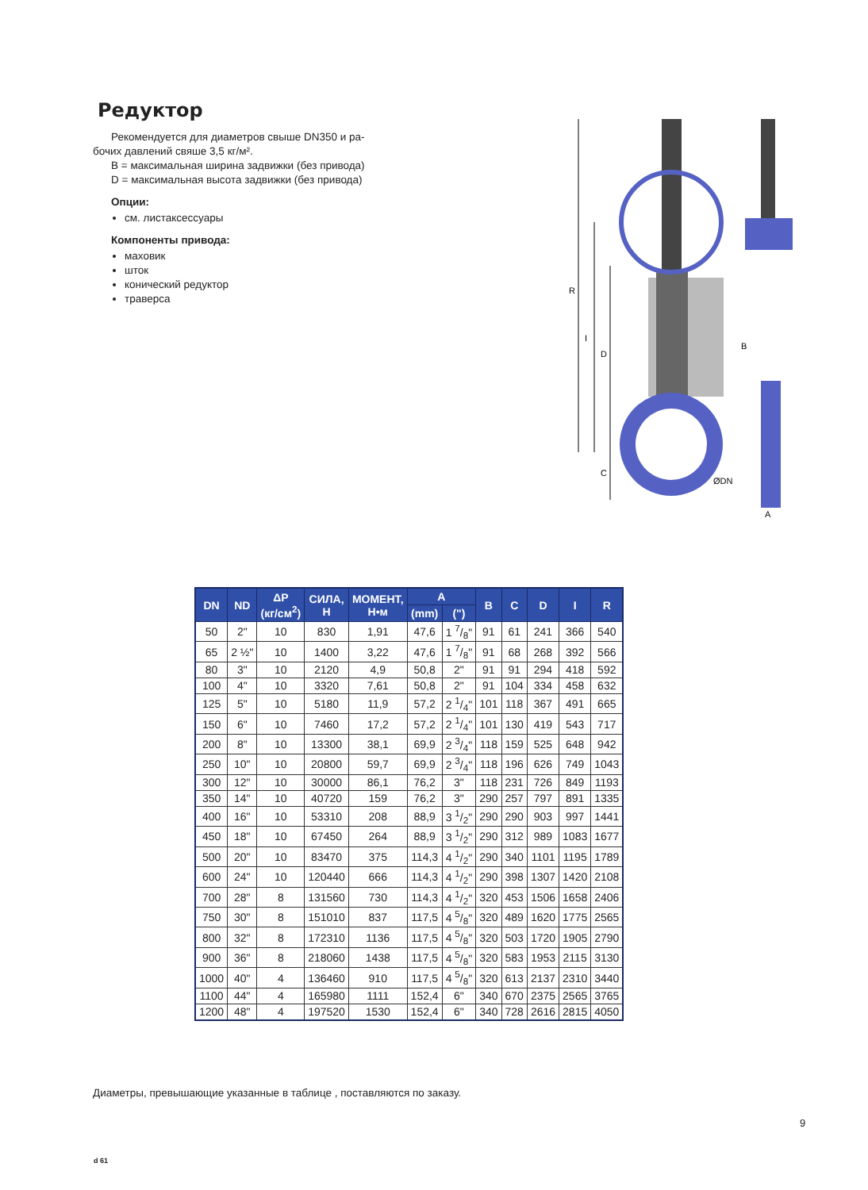Редуктор
Рекомендуется для диаметров свыше DN350 и ра-
бочих давлений свяше 3,5 кг/м².
B = максимальная ширина задвижки (без привода)
D = максимальная высота задвижки (без привода)
Опции:
см. листаксессуары
Компоненты привода:
маховик
шток
конический редуктор
траверса
R
I
D
C
ØDN
B
A
| DN | ND | ΔP (кг/см<sup>2</sup>) | СИЛА, Н | МОМЕНТ, Н•м | A | | B | C | D | I | R |
| --- | --- | --- | --- | --- | --- | --- | --- | --- | --- | --- | --- |
| | | | | | (mm) | (") | | | | | |
| 50 | 2" | 10 | 830 | 1,91 | 47,6 | 1 7/8" | 91 | 61 | 241 | 366 | 540 |
| 65 | 2 ½" | 10 | 1400 | 3,22 | 47,6 | 1 7/8" | 91 | 68 | 268 | 392 | 566 |
| 80 | 3" | 10 | 2120 | 4,9 | 50,8 | 2" | 91 | 91 | 294 | 418 | 592 |
| 100 | 4" | 10 | 3320 | 7,61 | 50,8 | 2" | 91 | 104 | 334 | 458 | 632 |
| 125 | 5" | 10 | 5180 | 11,9 | 57,2 | 2 1/4" | 101 | 118 | 367 | 491 | 665 |
| 150 | 6" | 10 | 7460 | 17,2 | 57,2 | 2 1/4" | 101 | 130 | 419 | 543 | 717 |
| 200 | 8" | 10 | 13300 | 38,1 | 69,9 | 2 3/4" | 118 | 159 | 525 | 648 | 942 |
| 250 | 10" | 10 | 20800 | 59,7 | 69,9 | 2 3/4" | 118 | 196 | 626 | 749 | 1043 |
| 300 | 12" | 10 | 30000 | 86,1 | 76,2 | 3" | 118 | 231 | 726 | 849 | 1193 |
| 350 | 14" | 10 | 40720 | 159 | 76,2 | 3" | 290 | 257 | 797 | 891 | 1335 |
| 400 | 16" | 10 | 53310 | 208 | 88,9 | 3 1/2" | 290 | 290 | 903 | 997 | 1441 |
| 450 | 18" | 10 | 67450 | 264 | 88,9 | 3 1/2" | 290 | 312 | 989 | 1083 | 1677 |
| 500 | 20" | 10 | 83470 | 375 | 114,3 | 4 1/2" | 290 | 340 | 1101 | 1195 | 1789 |
| 600 | 24" | 10 | 120440 | 666 | 114,3 | 4 1/2" | 290 | 398 | 1307 | 1420 | 2108 |
| 700 | 28" | 8 | 131560 | 730 | 114,3 | 4 1/2" | 320 | 453 | 1506 | 1658 | 2406 |
| 750 | 30" | 8 | 151010 | 837 | 117,5 | 4 5/8" | 320 | 489 | 1620 | 1775 | 2565 |
| 800 | 32" | 8 | 172310 | 1136 | 117,5 | 4 5/8" | 320 | 503 | 1720 | 1905 | 2790 |
| 900 | 36" | 8 | 218060 | 1438 | 117,5 | 4 5/8" | 320 | 583 | 1953 | 2115 | 3130 |
| 1000 | 40" | 4 | 136460 | 910 | 117,5 | 4 5/8" | 320 | 613 | 2137 | 2310 | 3440 |
| 1100 | 44" | 4 | 165980 | 1111 | 152,4 | 6" | 340 | 670 | 2375 | 2565 | 3765 |
| 1200 | 48" | 4 | 197520 | 1530 | 152,4 | 6" | 340 | 728 | 2616 | 2815 | 4050 |
Диаметры, превышающие указанные в таблице , поставляются по заказу.
9
d 61